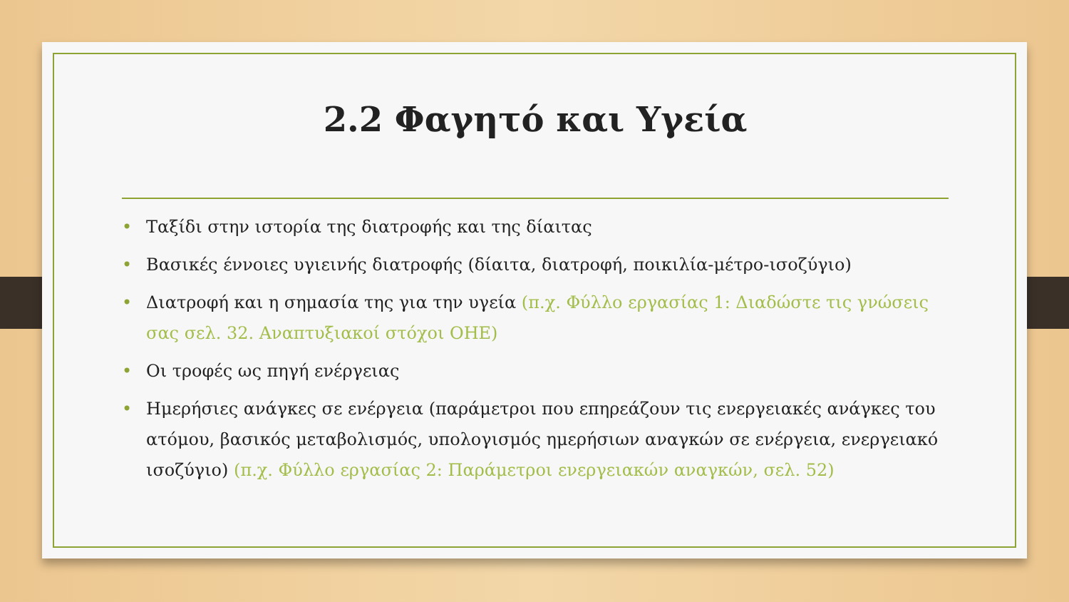2.2 Φαγητό και Υγεία
• Ταξίδι στην ιστορία της διατροφής και της δίαιτας
• Βασικές έννοιες υγιεινής διατροφής (δίαιτα, διατροφή, ποικιλία-μέτρο-ισοζύγιο)
• Διατροφή και η σημασία της για την υγεία (π.χ. Φύλλο εργασίας 1: Διαδώστε τις γνώσεις σας σελ. 32. Αναπτυξιακοί στόχοι ΟΗΕ)
• Οι τροφές ως πηγή ενέργειας
• Ημερήσιες ανάγκες σε ενέργεια (παράμετροι που επηρεάζουν τις ενεργειακές ανάγκες του ατόμου, βασικός μεταβολισμός, υπολογισμός ημερήσιων αναγκών σε ενέργεια, ενεργειακό ισοζύγιο) (π.χ. Φύλλο εργασίας 2: Παράμετροι ενεργειακών αναγκών, σελ. 52)